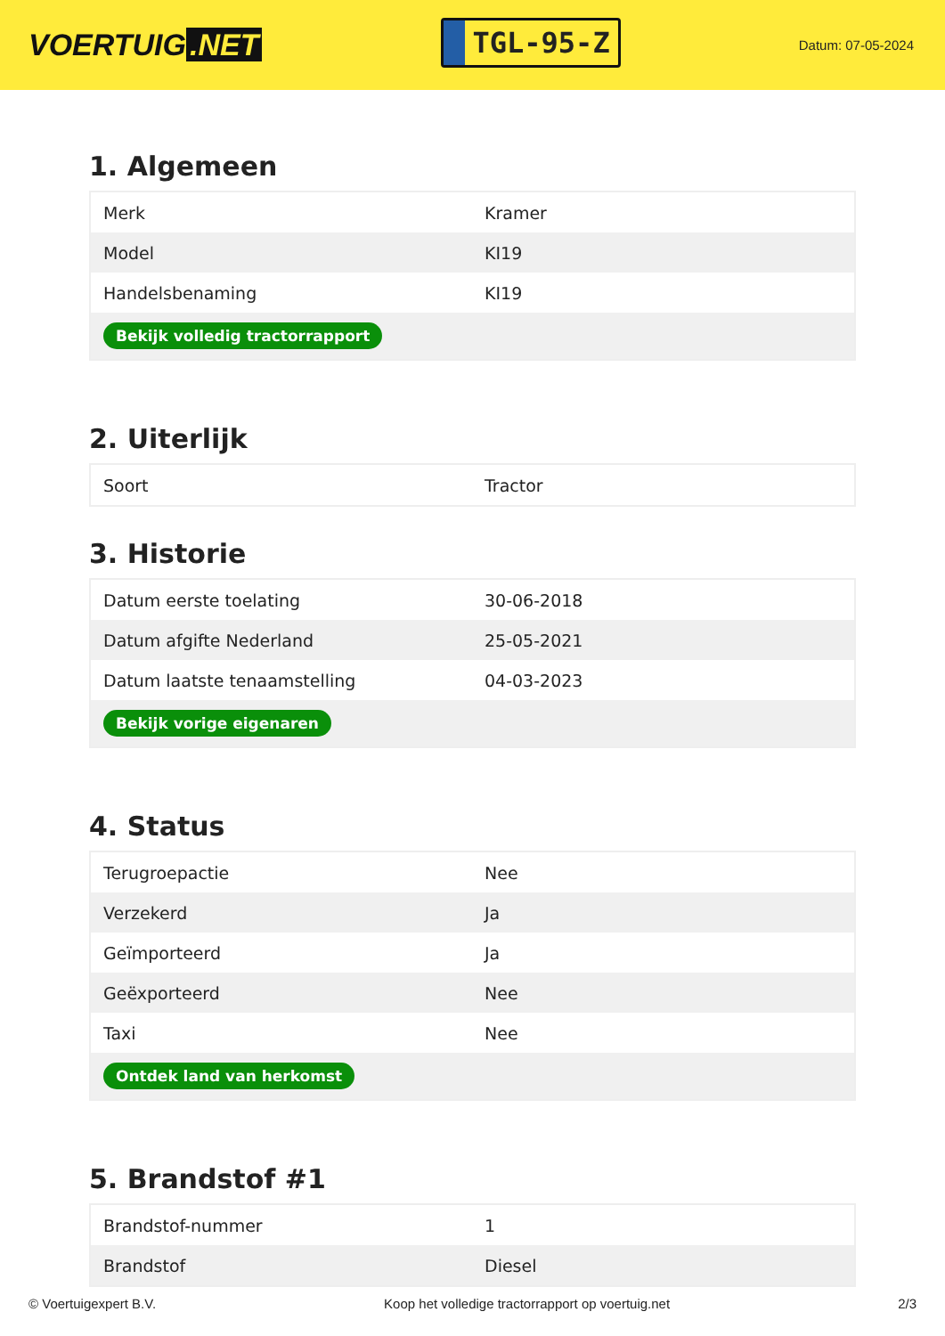VOERTUIG.NET
TGL-95-Z
Datum: 07-05-2024
1. Algemeen
| Merk | Kramer |
| Model | KI19 |
| Handelsbenaming | KI19 |
| Bekijk volledig tractorrapport | |
2. Uiterlijk
| Soort | Tractor |
3. Historie
| Datum eerste toelating | 30-06-2018 |
| Datum afgifte Nederland | 25-05-2021 |
| Datum laatste tenaamstelling | 04-03-2023 |
| Bekijk vorige eigenaren | |
4. Status
| Terugroepactie | Nee |
| Verzekerd | Ja |
| Geïmporteerd | Ja |
| Geëxporteerd | Nee |
| Taxi | Nee |
| Ontdek land van herkomst | |
5. Brandstof #1
| Brandstof-nummer | 1 |
| Brandstof | Diesel |
© Voertuigexpert B.V. Koop het volledige tractorrapport op voertuig.net 2/3